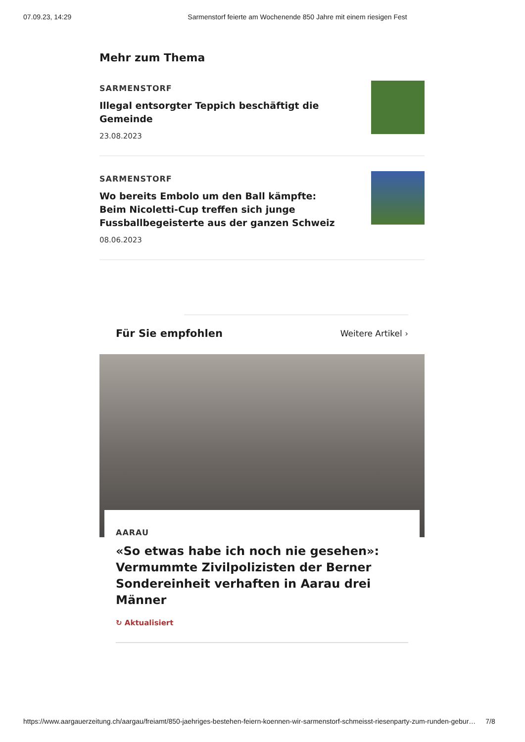07.09.23, 14:29 Sarmenstorf feierte am Wochenende 850 Jahre mit einem riesigen Fest
Mehr zum Thema
SARMENSTORF
Illegal entsorgter Teppich beschäftigt die Gemeinde
23.08.2023
SARMENSTORF
Wo bereits Embolo um den Ball kämpfte: Beim Nicoletti-Cup treffen sich junge Fussballbegeisterte aus der ganzen Schweiz
08.06.2023
Für Sie empfohlen
Weitere Artikel ›
AARAU
«So etwas habe ich noch nie gesehen»: Vermummte Zivilpolizisten der Berner Sondereinheit verhaften in Aarau drei Männer
↻ Aktualisiert
https://www.aargauerzeitung.ch/aargau/freiamt/850-jaehriges-bestehen-feiern-koennen-wir-sarmenstorf-schmeisst-riesenparty-zum-runden-gebur… 7/8